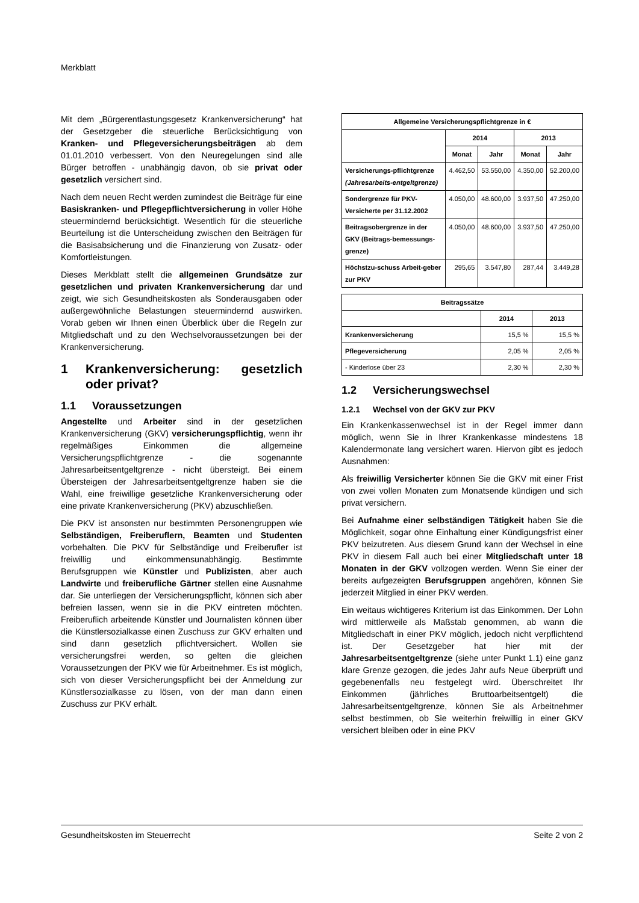Merkblatt
Mit dem „Bürgerentlastungsgesetz Krankenversicherung“ hat der Gesetzgeber die steuerliche Berücksichtigung von Kranken- und Pflegeversicherungsbeiträgen ab dem 01.01.2010 verbessert. Von den Neuregelungen sind alle Bürger betroffen - unabhängig davon, ob sie privat oder gesetzlich versichert sind.
Nach dem neuen Recht werden zumindest die Beiträge für eine Basiskranken- und Pflegepflichtversicherung in voller Höhe steuermindernd berücksichtigt. Wesentlich für die steuerliche Beurteilung ist die Unterscheidung zwischen den Beiträgen für die Basisabsicherung und die Finanzierung von Zusatz- oder Komfortleistungen.
Dieses Merkblatt stellt die allgemeinen Grundsätze zur gesetzlichen und privaten Krankenversicherung dar und zeigt, wie sich Gesundheitskosten als Sonderausgaben oder außergewöhnliche Belastungen steuermindernd auswirken. Vorab geben wir Ihnen einen Überblick über die Regeln zur Mitgliedschaft und zu den Wechselvoraussetzungen bei der Krankenversicherung.
1 Krankenversicherung: gesetzlich oder privat?
1.1 Voraussetzungen
Angestellte und Arbeiter sind in der gesetzlichen Krankenversicherung (GKV) versicherungspflichtig, wenn ihr regelmäßiges Einkommen die allgemeine Versicherungspflichtgrenze - die sogenannte Jahresarbeitsentgeltgrenze - nicht übersteigt. Bei einem Übersteigen der Jahresarbeitsentgeltgrenze haben sie die Wahl, eine freiwillige gesetzliche Krankenversicherung oder eine private Krankenversicherung (PKV) abzuschließen.
Die PKV ist ansonsten nur bestimmten Personengruppen wie Selbständigen, Freiberuflern, Beamten und Studenten vorbehalten. Die PKV für Selbständige und Freiberufler ist freiwillig und einkommensunabhängig. Bestimmte Berufsgruppen wie Künstler und Publizisten, aber auch Landwirte und freiberufliche Gärtner stellen eine Ausnahme dar. Sie unterliegen der Versicherungspflicht, können sich aber befreien lassen, wenn sie in die PKV eintreten möchten. Freiberuflich arbeitende Künstler und Journalisten können über die Künstlersozialkasse einen Zuschuss zur GKV erhalten und sind dann gesetzlich pflichtversichert. Wollen sie versicherungsfrei werden, so gelten die gleichen Voraussetzungen der PKV wie für Arbeitnehmer. Es ist möglich, sich von dieser Versicherungspflicht bei der Anmeldung zur Künstlersozialkasse zu lösen, von der man dann einen Zuschuss zur PKV erhält.
| Allgemeine Versicherungspflichtgrenze in € | | | | |
| --- | --- | --- | --- | --- |
| | 2014 | | 2013 | |
| | Monat | Jahr | Monat | Jahr |
| Versicherungs-pflichtgrenze (Jahresarbeits-entgeltgrenze) | 4.462,50 | 53.550,00 | 4.350,00 | 52.200,00 |
| Sondergrenze für PKV-Versicherte per 31.12.2002 | 4.050,00 | 48.600,00 | 3.937,50 | 47.250,00 |
| Beitragsobergrenze in der GKV (Beitrags-bemessungs-grenze) | 4.050,00 | 48.600,00 | 3.937,50 | 47.250,00 |
| Höchstzu-schuss Arbeit-geber zur PKV | 295,65 | 3.547,80 | 287,44 | 3.449,28 |
| Beitragssätze | | |
| --- | --- | --- |
| | 2014 | 2013 |
| Krankenversicherung | 15,5 % | 15,5 % |
| Pflegeversicherung | 2,05 % | 2,05 % |
| - Kinderlose über 23 | 2,30 % | 2,30 % |
1.2 Versicherungswechsel
1.2.1 Wechsel von der GKV zur PKV
Ein Krankenkassenwechsel ist in der Regel immer dann möglich, wenn Sie in Ihrer Krankenkasse mindestens 18 Kalendermonate lang versichert waren. Hiervon gibt es jedoch Ausnahmen:
Als freiwillig Versicherter können Sie die GKV mit einer Frist von zwei vollen Monaten zum Monatsende kündigen und sich privat versichern.
Bei Aufnahme einer selbständigen Tätigkeit haben Sie die Möglichkeit, sogar ohne Einhaltung einer Kündigungsfrist einer PKV beizutreten. Aus diesem Grund kann der Wechsel in eine PKV in diesem Fall auch bei einer Mitgliedschaft unter 18 Monaten in der GKV vollzogen werden. Wenn Sie einer der bereits aufgezeigten Berufsgruppen angehören, können Sie jederzeit Mitglied in einer PKV werden.
Ein weitaus wichtigeres Kriterium ist das Einkommen. Der Lohn wird mittlerweile als Maßstab genommen, ab wann die Mitgliedschaft in einer PKV möglich, jedoch nicht verpflichtend ist. Der Gesetzgeber hat hier mit der Jahresarbeitsentgeltgrenze (siehe unter Punkt 1.1) eine ganz klare Grenze gezogen, die jedes Jahr aufs Neue überprüft und gegebenenfalls neu festgelegt wird. Überschreitet Ihr Einkommen (jährliches Bruttoarbeitsentgelt) die Jahresarbeitsentgeltgrenze, können Sie als Arbeitnehmer selbst bestimmen, ob Sie weiterhin freiwillig in einer GKV versichert bleiben oder in eine PKV
Gesundheitskosten im Steuerrecht Seite 2 von 2